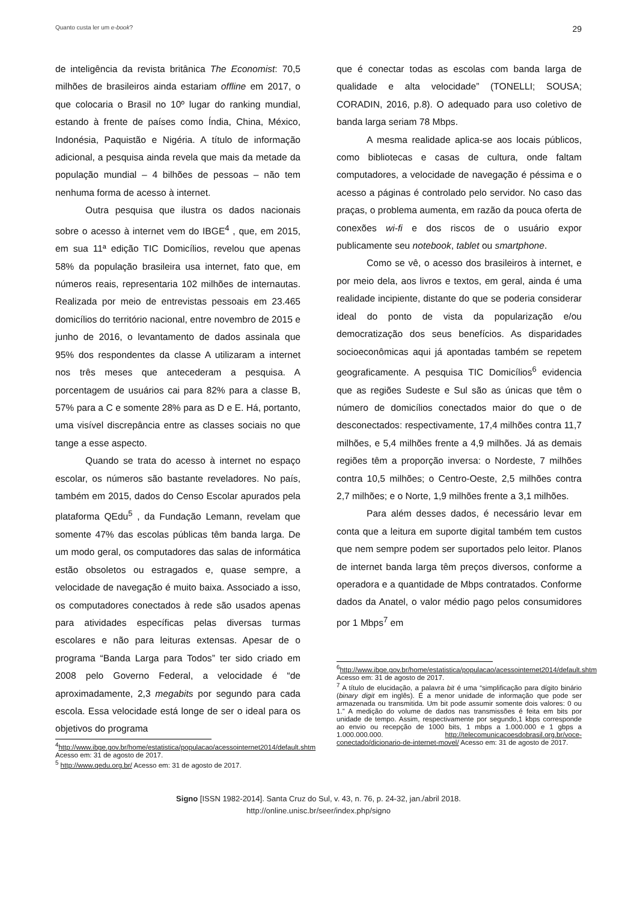Quanto custa ler um e-book? 29
de inteligência da revista britânica The Economist: 70,5 milhões de brasileiros ainda estariam offline em 2017, o que colocaria o Brasil no 10º lugar do ranking mundial, estando à frente de países como Índia, China, México, Indonésia, Paquistão e Nigéria. A título de informação adicional, a pesquisa ainda revela que mais da metade da população mundial – 4 bilhões de pessoas – não tem nenhuma forma de acesso à internet.
Outra pesquisa que ilustra os dados nacionais sobre o acesso à internet vem do IBGE<sup>4</sup> , que, em 2015, em sua 11ª edição TIC Domicílios, revelou que apenas 58% da população brasileira usa internet, fato que, em números reais, representaria 102 milhões de internautas. Realizada por meio de entrevistas pessoais em 23.465 domicílios do território nacional, entre novembro de 2015 e junho de 2016, o levantamento de dados assinala que 95% dos respondentes da classe A utilizaram a internet nos três meses que antecederam a pesquisa. A porcentagem de usuários cai para 82% para a classe B, 57% para a C e somente 28% para as D e E. Há, portanto, uma visível discrepância entre as classes sociais no que tange a esse aspecto.
Quando se trata do acesso à internet no espaço escolar, os números são bastante reveladores. No país, também em 2015, dados do Censo Escolar apurados pela plataforma QEdu<sup>5</sup> , da Fundação Lemann, revelam que somente 47% das escolas públicas têm banda larga. De um modo geral, os computadores das salas de informática estão obsoletos ou estragados e, quase sempre, a velocidade de navegação é muito baixa. Associado a isso, os computadores conectados à rede são usados apenas para atividades específicas pelas diversas turmas escolares e não para leituras extensas. Apesar de o programa “Banda Larga para Todos” ter sido criado em 2008 pelo Governo Federal, a velocidade é “de aproximadamente, 2,3 megabits por segundo para cada escola. Essa velocidade está longe de ser o ideal para os objetivos do programa
<sup>4</sup> http://www.ibge.gov.br/home/estatistica/populacao/acessointernet2014/default.shtm Acesso em: 31 de agosto de 2017.
<sup>5</sup> http://www.qedu.org.br/ Acesso em: 31 de agosto de 2017.
que é conectar todas as escolas com banda larga de qualidade e alta velocidade” (TONELLI; SOUSA; CORADIN, 2016, p.8). O adequado para uso coletivo de banda larga seriam 78 Mbps.
A mesma realidade aplica-se aos locais públicos, como bibliotecas e casas de cultura, onde faltam computadores, a velocidade de navegação é péssima e o acesso a páginas é controlado pelo servidor. No caso das praças, o problema aumenta, em razão da pouca oferta de conexões wi-fi e dos riscos de o usuário expor publicamente seu notebook, tablet ou smartphone.
Como se vê, o acesso dos brasileiros à internet, e por meio dela, aos livros e textos, em geral, ainda é uma realidade incipiente, distante do que se poderia considerar ideal do ponto de vista da popularização e/ou democratização dos seus benefícios. As disparidades socioeconômicas aqui já apontadas também se repetem geograficamente. A pesquisa TIC Domicílios<sup>6</sup> evidencia que as regiões Sudeste e Sul são as únicas que têm o número de domicílios conectados maior do que o de desconectados: respectivamente, 17,4 milhões contra 11,7 milhões, e 5,4 milhões frente a 4,9 milhões. Já as demais regiões têm a proporção inversa: o Nordeste, 7 milhões contra 10,5 milhões; o Centro-Oeste, 2,5 milhões contra 2,7 milhões; e o Norte, 1,9 milhões frente a 3,1 milhões.
Para além desses dados, é necessário levar em conta que a leitura em suporte digital também tem custos que nem sempre podem ser suportados pelo leitor. Planos de internet banda larga têm preços diversos, conforme a operadora e a quantidade de Mbps contratados. Conforme dados da Anatel, o valor médio pago pelos consumidores por 1 Mbps<sup>7</sup> em
<sup>6</sup> http://www.ibge.gov.br/home/estatistica/populacao/acessointernet2014/default.shtm Acesso em: 31 de agosto de 2017.
<sup>7</sup> A título de elucidação, a palavra bit é uma “simplificação para dígito binário (binary digit em inglês). É a menor unidade de informação que pode ser armazenada ou transmitida. Um bit pode assumir somente dois valores: 0 ou 1.” A medição do volume de dados nas transmissões é feita em bits por unidade de tempo. Assim, respectivamente por segundo,1 kbps corresponde ao envio ou recepção de 1000 bits, 1 mbps a 1.000.000 e 1 gbps a 1.000.000.000. http://telecomunicacoesdobrasil.org.br/voce-conectado/dicionario-de-internet-movel/ Acesso em: 31 de agosto de 2017.
Signo [ISSN 1982-2014]. Santa Cruz do Sul, v. 43, n. 76, p. 24-32, jan./abril 2018.
http://online.unisc.br/seer/index.php/signo